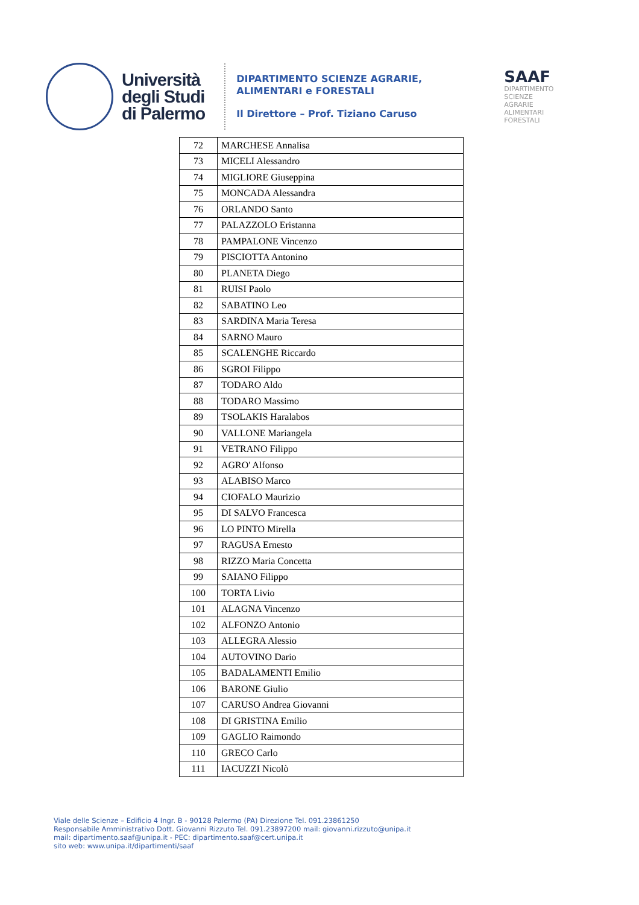Università
degli Studi
di Palermo
DIPARTIMENTO SCIENZE AGRARIE,
ALIMENTARI e FORESTALI
Il Direttore – Prof. Tiziano Caruso
SAAF
DIPARTIMENTO
SCIENZE
AGRARIE
ALIMENTARI
FORESTALI
| 72 | MARCHESE Annalisa |
| 73 | MICELI Alessandro |
| 74 | MIGLIORE Giuseppina |
| 75 | MONCADA Alessandra |
| 76 | ORLANDO Santo |
| 77 | PALAZZOLO Eristanna |
| 78 | PAMPALONE Vincenzo |
| 79 | PISCIOTTA Antonino |
| 80 | PLANETA Diego |
| 81 | RUISI Paolo |
| 82 | SABATINO Leo |
| 83 | SARDINA Maria Teresa |
| 84 | SARNO Mauro |
| 85 | SCALENGHE Riccardo |
| 86 | SGROI Filippo |
| 87 | TODARO Aldo |
| 88 | TODARO Massimo |
| 89 | TSOLAKIS Haralabos |
| 90 | VALLONE Mariangela |
| 91 | VETRANO Filippo |
| 92 | AGRO' Alfonso |
| 93 | ALABISO Marco |
| 94 | CIOFALO Maurizio |
| 95 | DI SALVO Francesca |
| 96 | LO PINTO Mirella |
| 97 | RAGUSA Ernesto |
| 98 | RIZZO Maria Concetta |
| 99 | SAIANO Filippo |
| 100 | TORTA Livio |
| 101 | ALAGNA Vincenzo |
| 102 | ALFONZO Antonio |
| 103 | ALLEGRA Alessio |
| 104 | AUTOVINO Dario |
| 105 | BADALAMENTI Emilio |
| 106 | BARONE Giulio |
| 107 | CARUSO Andrea Giovanni |
| 108 | DI GRISTINA Emilio |
| 109 | GAGLIO Raimondo |
| 110 | GRECO Carlo |
| 111 | IACUZZI Nicolò |
Viale delle Scienze – Edificio 4 Ingr. B - 90128 Palermo (PA) Direzione Tel. 091.23861250
Responsabile Amministrativo Dott. Giovanni Rizzuto Tel. 091.23897200 mail: giovanni.rizzuto@unipa.it
mail: dipartimento.saaf@unipa.it - PEC: dipartimento.saaf@cert.unipa.it
sito web: www.unipa.it/dipartimenti/saaf